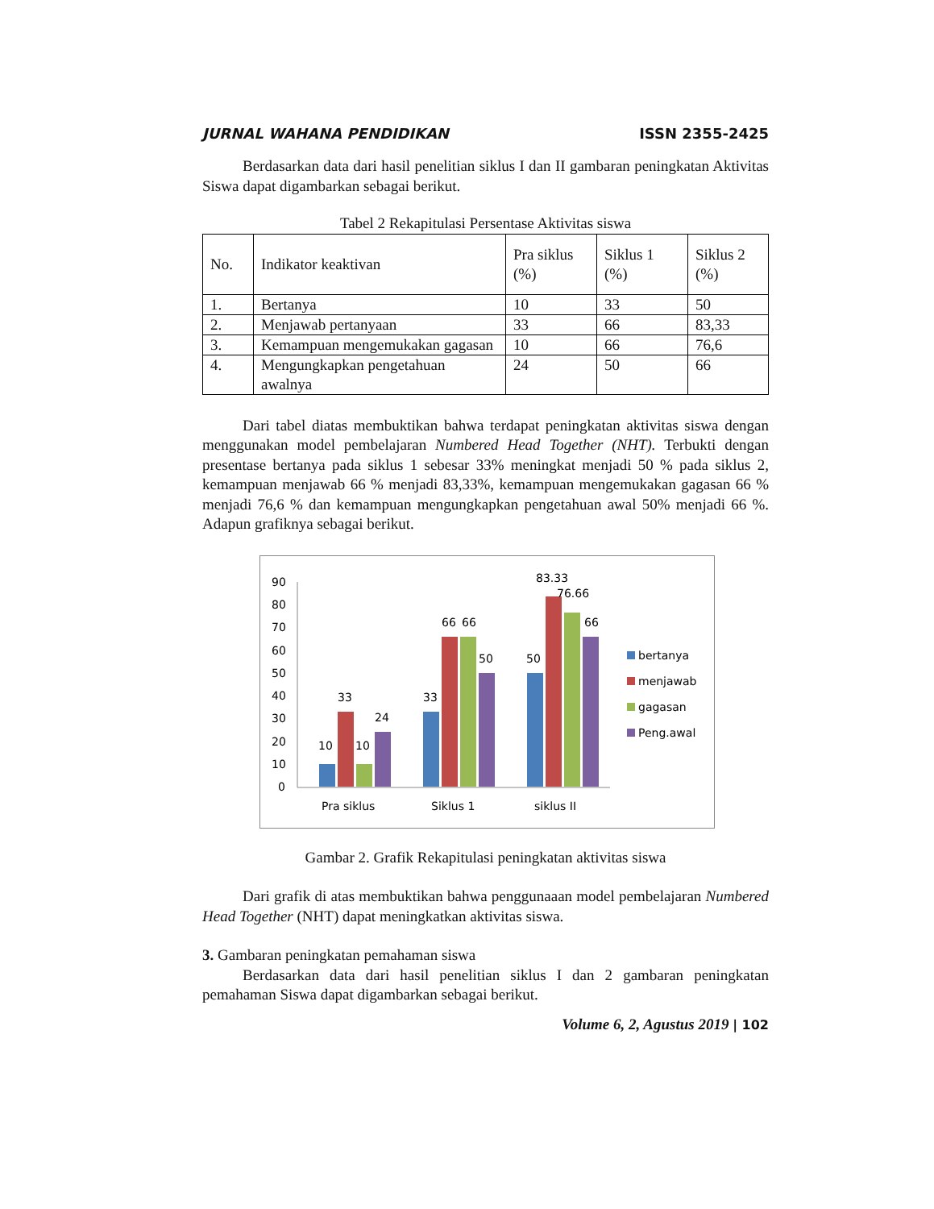JURNAL WAHANA PENDIDIKAN ISSN 2355-2425
Berdasarkan data dari hasil penelitian siklus I dan II gambaran peningkatan Aktivitas Siswa dapat digambarkan sebagai berikut.
Tabel 2 Rekapitulasi Persentase Aktivitas siswa
| No. | Indikator keaktivan | Pra siklus (%) | Siklus 1 (%) | Siklus 2 (%) |
| 1. | Bertanya | 10 | 33 | 50 |
| 2. | Menjawab pertanyaan | 33 | 66 | 83,33 |
| 3. | Kemampuan mengemukakan gagasan | 10 | 66 | 76,6 |
| 4. | Mengungkapkan pengetahuan awalnya | 24 | 50 | 66 |
Dari tabel diatas membuktikan bahwa terdapat peningkatan aktivitas siswa dengan menggunakan model pembelajaran Numbered Head Together (NHT). Terbukti dengan presentase bertanya pada siklus 1 sebesar 33% meningkat menjadi 50 % pada siklus 2, kemampuan menjawab 66 % menjadi 83,33%, kemampuan mengemukakan gagasan 66 % menjadi 76,6 % dan kemampuan mengungkapkan pengetahuan awal 50% menjadi 66 %. Adapun grafiknya sebagai berikut.
90
80
70
60
50
40
30
20
10
0
10
33
10
24
33
66
66
50
50
83.33
76.66
66
Pra siklus
Siklus 1
siklus II
bertanya
menjawab
gagasan
Peng.awal
Gambar 2. Grafik Rekapitulasi peningkatan aktivitas siswa
Dari grafik di atas membuktikan bahwa penggunaaan model pembelajaran Numbered Head Together (NHT) dapat meningkatkan aktivitas siswa.
3. Gambaran peningkatan pemahaman siswa
Berdasarkan data dari hasil penelitian siklus I dan 2 gambaran peningkatan pemahaman Siswa dapat digambarkan sebagai berikut.
Volume 6, 2, Agustus 2019 | 102